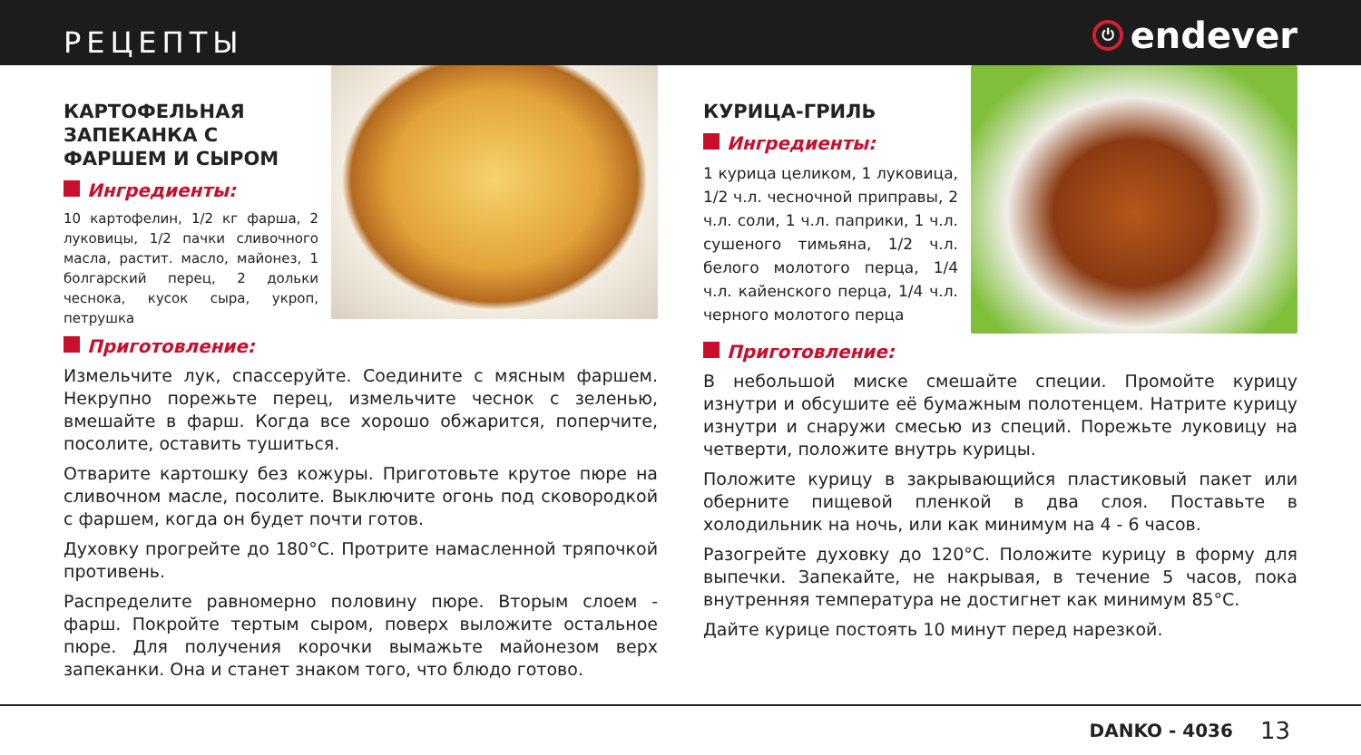РЕЦЕПТЫ
⏻ endever
КАРТОФЕЛЬНАЯ ЗАПЕКАНКА С ФАРШЕМ И СЫРОМ
Ингредиенты:
10 картофелин, 1/2 кг фарша, 2 луковицы, 1/2 пачки сливочного масла, растит. масло, майонез, 1 болгарский перец, 2 дольки чеснока, кусок сыра, укроп, петрушка
Приготовление:
Измельчите лук, спассеруйте. Соедините с мясным фаршем. Некрупно порежьте перец, измельчите чеснок с зеленью, вмешайте в фарш. Когда все хорошо обжарится, поперчите, посолите, оставить тушиться.
Отварите картошку без кожуры. Приготовьте крутое пюре на сливочном масле, посолите. Выключите огонь под сковородкой с фаршем, когда он будет почти готов.
Духовку прогрейте до 180°С. Протрите намасленной тряпочкой противень.
Распределите равномерно половину пюре. Вторым слоем - фарш. Покройте тертым сыром, поверх выложите остальное пюре. Для получения корочки вымажьте майонезом верх запеканки. Она и станет знаком того, что блюдо готово.
КУРИЦА-ГРИЛЬ
Ингредиенты:
1 курица целиком, 1 луковица, 1/2 ч.л. чесночной приправы, 2 ч.л. соли, 1 ч.л. паприки, 1 ч.л. сушеного тимьяна, 1/2 ч.л. белого молотого перца, 1/4 ч.л. кайенского перца, 1/4 ч.л. черного молотого перца
Приготовление:
В небольшой миске смешайте специи. Промойте курицу изнутри и обсушите её бумажным полотенцем. Натрите курицу изнутри и снаружи смесью из специй. Порежьте луковицу на четверти, положите внутрь курицы.
Положите курицу в закрывающийся пластиковый пакет или оберните пищевой пленкой в два слоя. Поставьте в холодильник на ночь, или как минимум на 4 - 6 часов.
Разогрейте духовку до 120°С. Положите курицу в форму для выпечки. Запекайте, не накрывая, в течение 5 часов, пока внутренняя температура не достигнет как минимум 85°С.
Дайте курице постоять 10 минут перед нарезкой.
DANKO - 4036 13